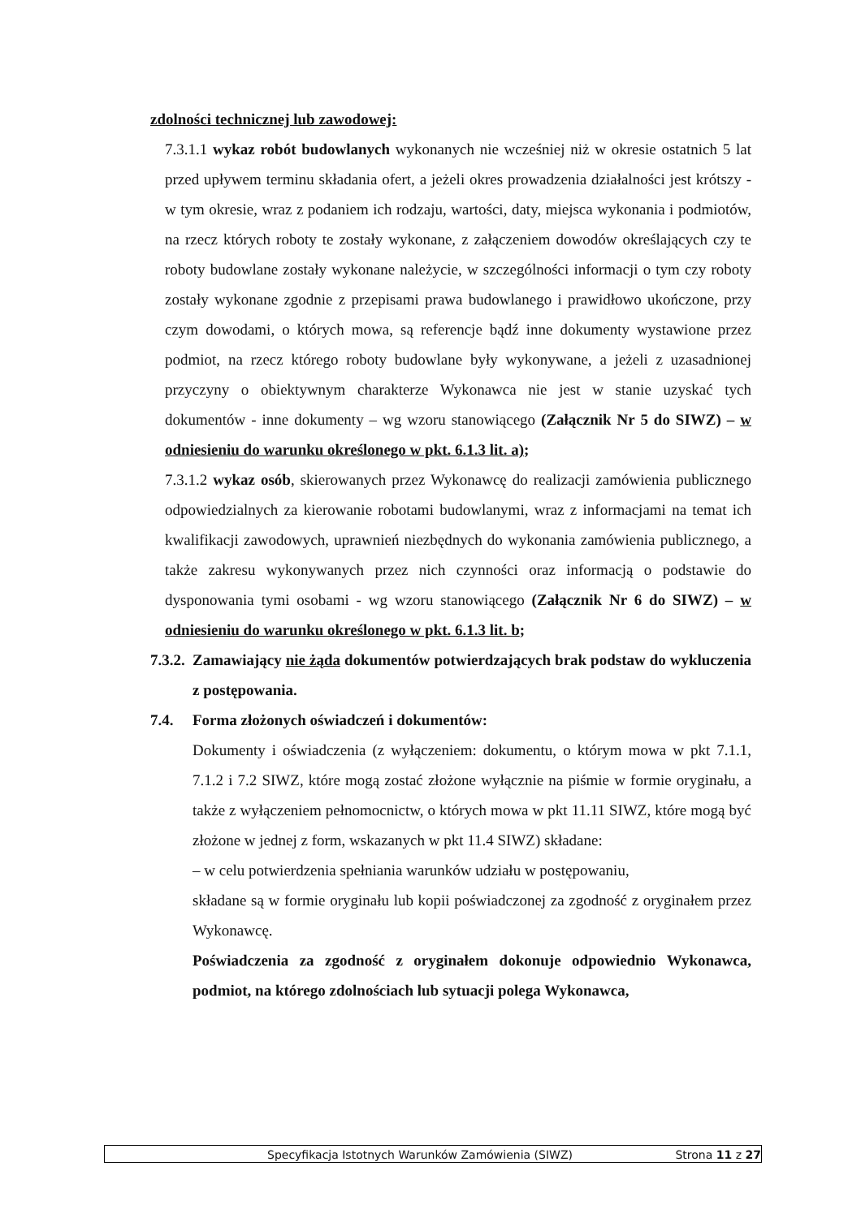zdolności technicznej lub zawodowej:
7.3.1.1 wykaz robót budowlanych wykonanych nie wcześniej niż w okresie ostatnich 5 lat przed upływem terminu składania ofert, a jeżeli okres prowadzenia działalności jest krótszy - w tym okresie, wraz z podaniem ich rodzaju, wartości, daty, miejsca wykonania i podmiotów, na rzecz których roboty te zostały wykonane, z załączeniem dowodów określających czy te roboty budowlane zostały wykonane należycie, w szczególności informacji o tym czy roboty zostały wykonane zgodnie z przepisami prawa budowlanego i prawidłowo ukończone, przy czym dowodami, o których mowa, są referencje bądź inne dokumenty wystawione przez podmiot, na rzecz którego roboty budowlane były wykonywane, a jeżeli z uzasadnionej przyczyny o obiektywnym charakterze Wykonawca nie jest w stanie uzyskać tych dokumentów - inne dokumenty – wg wzoru stanowiącego (Załącznik Nr 5 do SIWZ) – w odniesieniu do warunku określonego w pkt. 6.1.3 lit. a);
7.3.1.2 wykaz osób, skierowanych przez Wykonawcę do realizacji zamówienia publicznego odpowiedzialnych za kierowanie robotami budowlanymi, wraz z informacjami na temat ich kwalifikacji zawodowych, uprawnień niezbędnych do wykonania zamówienia publicznego, a także zakresu wykonywanych przez nich czynności oraz informacją o podstawie do dysponowania tymi osobami - wg wzoru stanowiącego (Załącznik Nr 6 do SIWZ) – w odniesieniu do warunku określonego w pkt. 6.1.3 lit. b;
7.3.2.
Zamawiający nie żąda dokumentów potwierdzających brak podstaw do wykluczenia z postępowania.
7.4. Forma złożonych oświadczeń i dokumentów:
Dokumenty i oświadczenia (z wyłączeniem: dokumentu, o którym mowa w pkt 7.1.1, 7.1.2 i 7.2 SIWZ, które mogą zostać złożone wyłącznie na piśmie w formie oryginału, a także z wyłączeniem pełnomocnictw, o których mowa w pkt 11.11 SIWZ, które mogą być złożone w jednej z form, wskazanych w pkt 11.4 SIWZ) składane:
– w celu potwierdzenia spełniania warunków udziału w postępowaniu,
składane są w formie oryginału lub kopii poświadczonej za zgodność z oryginałem przez Wykonawcę.
Poświadczenia za zgodność z oryginałem dokonuje odpowiednio Wykonawca, podmiot, na którego zdolnościach lub sytuacji polega Wykonawca,
Specyfikacja Istotnych Warunków Zamówienia (SIWZ) Strona 11 z 27